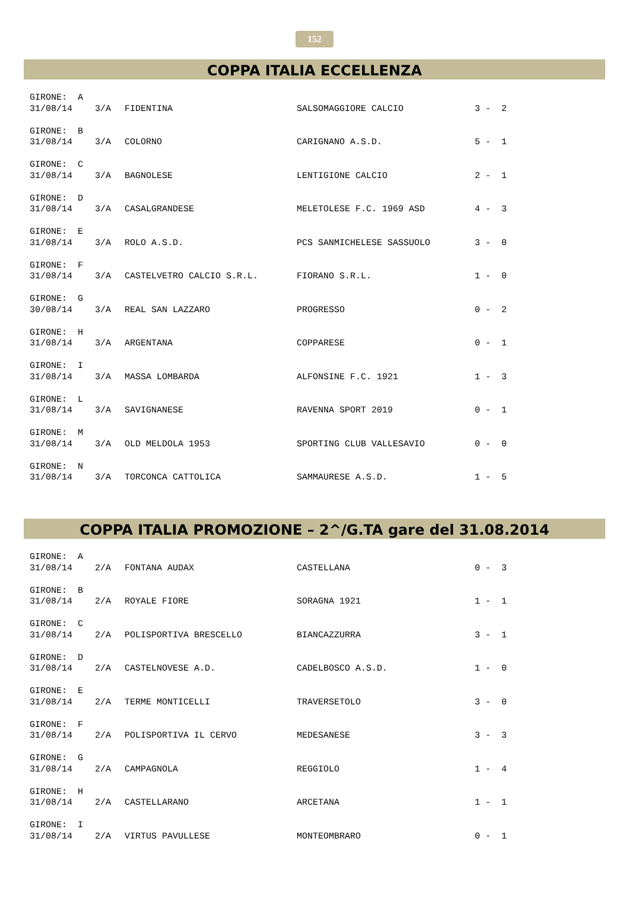152
COPPA ITALIA ECCELLENZA
| GIRONE: A | | | | |
| 31/08/14 | 3/A | FIDENTINA | SALSOMAGGIORE CALCIO | 3 - 2 |
| GIRONE: B | | | | |
| 31/08/14 | 3/A | COLORNO | CARIGNANO A.S.D. | 5 - 1 |
| GIRONE: C | | | | |
| 31/08/14 | 3/A | BAGNOLESE | LENTIGIONE CALCIO | 2 - 1 |
| GIRONE: D | | | | |
| 31/08/14 | 3/A | CASALGRANDESE | MELETOLESE F.C. 1969 ASD | 4 - 3 |
| GIRONE: E | | | | |
| 31/08/14 | 3/A | ROLO A.S.D. | PCS SANMICHELESE SASSUOLO | 3 - 0 |
| GIRONE: F | | | | |
| 31/08/14 | 3/A | CASTELVETRO CALCIO S.R.L. | FIORANO S.R.L. | 1 - 0 |
| GIRONE: G | | | | |
| 30/08/14 | 3/A | REAL SAN LAZZARO | PROGRESSO | 0 - 2 |
| GIRONE: H | | | | |
| 31/08/14 | 3/A | ARGENTANA | COPPARESE | 0 - 1 |
| GIRONE: I | | | | |
| 31/08/14 | 3/A | MASSA LOMBARDA | ALFONSINE F.C. 1921 | 1 - 3 |
| GIRONE: L | | | | |
| 31/08/14 | 3/A | SAVIGNANESE | RAVENNA SPORT 2019 | 0 - 1 |
| GIRONE: M | | | | |
| 31/08/14 | 3/A | OLD MELDOLA 1953 | SPORTING CLUB VALLESAVIO | 0 - 0 |
| GIRONE: N | | | | |
| 31/08/14 | 3/A | TORCONCA CATTOLICA | SAMMAURESE A.S.D. | 1 - 5 |
COPPA ITALIA PROMOZIONE – 2^/G.TA gare del 31.08.2014
| GIRONE: A | | | | |
| 31/08/14 | 2/A | FONTANA AUDAX | CASTELLANA | 0 - 3 |
| GIRONE: B | | | | |
| 31/08/14 | 2/A | ROYALE FIORE | SORAGNA 1921 | 1 - 1 |
| GIRONE: C | | | | |
| 31/08/14 | 2/A | POLISPORTIVA BRESCELLO | BIANCAZZURRA | 3 - 1 |
| GIRONE: D | | | | |
| 31/08/14 | 2/A | CASTELNOVESE A.D. | CADELBOSCO A.S.D. | 1 - 0 |
| GIRONE: E | | | | |
| 31/08/14 | 2/A | TERME MONTICELLI | TRAVERSETOLO | 3 - 0 |
| GIRONE: F | | | | |
| 31/08/14 | 2/A | POLISPORTIVA IL CERVO | MEDESANESE | 3 - 3 |
| GIRONE: G | | | | |
| 31/08/14 | 2/A | CAMPAGNOLA | REGGIOLO | 1 - 4 |
| GIRONE: H | | | | |
| 31/08/14 | 2/A | CASTELLARANO | ARCETANA | 1 - 1 |
| GIRONE: I | | | | |
| 31/08/14 | 2/A | VIRTUS PAVULLESE | MONTEOMBRARO | 0 - 1 |